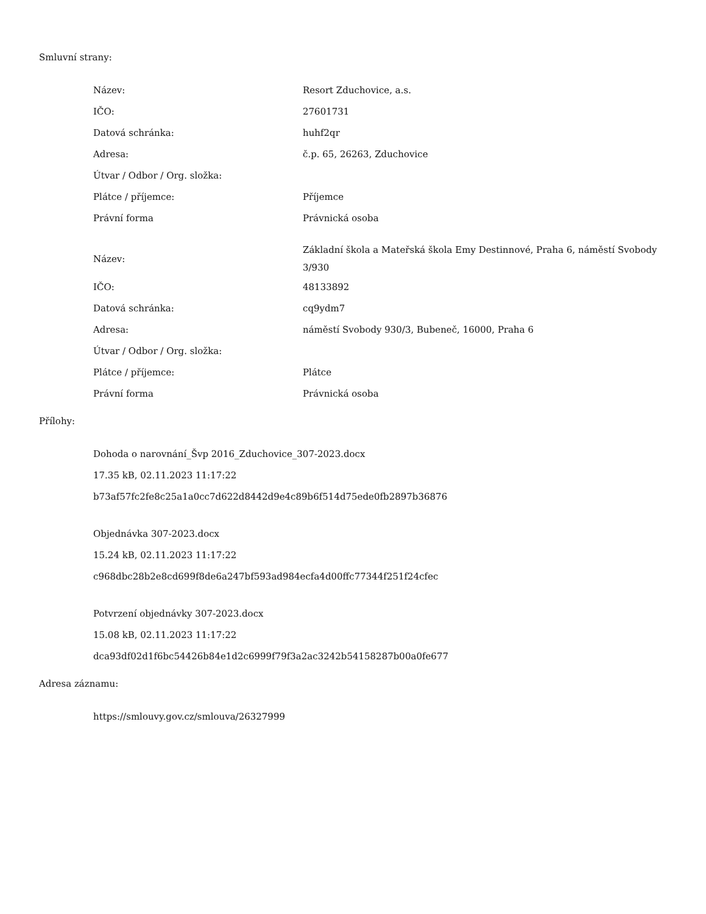Smluvní strany:
| Název: | Resort Zduchovice, a.s. |
| IČO: | 27601731 |
| Datová schránka: | huhf2qr |
| Adresa: | č.p. 65, 26263, Zduchovice |
| Útvar / Odbor / Org. složka: | |
| Plátce / příjemce: | Příjemce |
| Právní forma | Právnická osoba |
| Název: | Základní škola a Mateřská škola Emy Destinnové, Praha 6, náměstí Svobody 3/930 |
| IČO: | 48133892 |
| Datová schránka: | cq9ydm7 |
| Adresa: | náměstí Svobody 930/3, Bubeneč, 16000, Praha 6 |
| Útvar / Odbor / Org. složka: | |
| Plátce / příjemce: | Plátce |
| Právní forma | Právnická osoba |
Přílohy:
Dohoda o narovnání_Švp 2016_Zduchovice_307-2023.docx
17.35 kB, 02.11.2023 11:17:22
b73af57fc2fe8c25a1a0cc7d622d8442d9e4c89b6f514d75ede0fb2897b36876
Objednávka 307-2023.docx
15.24 kB, 02.11.2023 11:17:22
c968dbc28b2e8cd699f8de6a247bf593ad984ecfa4d00ffc77344f251f24cfec
Potvrzení objednávky 307-2023.docx
15.08 kB, 02.11.2023 11:17:22
dca93df02d1f6bc54426b84e1d2c6999f79f3a2ac3242b54158287b00a0fe677
Adresa záznamu:
https://smlouvy.gov.cz/smlouva/26327999